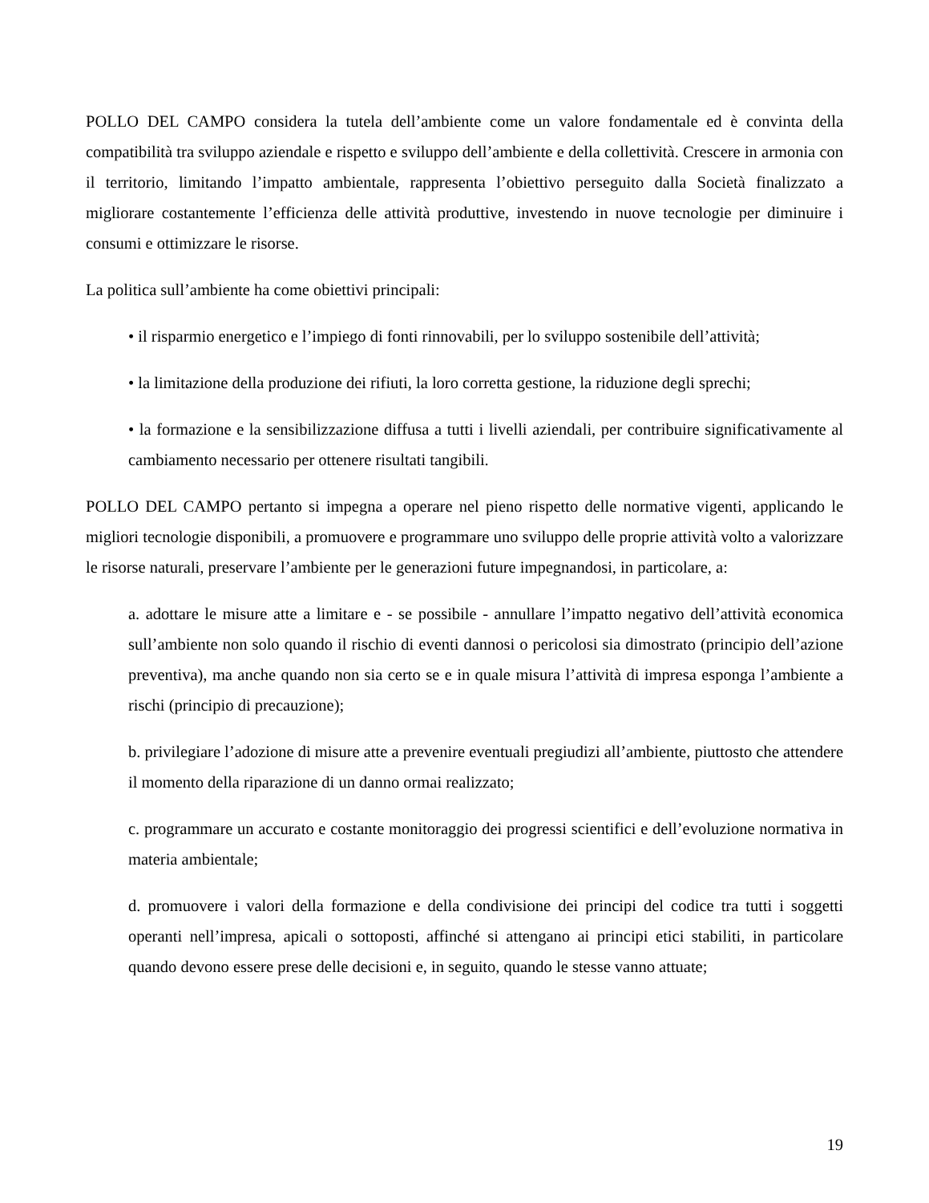POLLO DEL CAMPO considera la tutela dell’ambiente come un valore fondamentale ed è convinta della compatibilità tra sviluppo aziendale e rispetto e sviluppo dell’ambiente e della collettività. Crescere in armonia con il territorio, limitando l’impatto ambientale, rappresenta l’obiettivo perseguito dalla Società finalizzato a migliorare costantemente l’efficienza delle attività produttive, investendo in nuove tecnologie per diminuire i consumi e ottimizzare le risorse.
La politica sull’ambiente ha come obiettivi principali:
• il risparmio energetico e l’impiego di fonti rinnovabili, per lo sviluppo sostenibile dell’attività;
• la limitazione della produzione dei rifiuti, la loro corretta gestione, la riduzione degli sprechi;
• la formazione e la sensibilizzazione diffusa a tutti i livelli aziendali, per contribuire significativamente al cambiamento necessario per ottenere risultati tangibili.
POLLO DEL CAMPO pertanto si impegna a operare nel pieno rispetto delle normative vigenti, applicando le migliori tecnologie disponibili, a promuovere e programmare uno sviluppo delle proprie attività volto a valorizzare le risorse naturali, preservare l’ambiente per le generazioni future impegnandosi, in particolare, a:
a. adottare le misure atte a limitare e - se possibile - annullare l’impatto negativo dell’attività economica sull’ambiente non solo quando il rischio di eventi dannosi o pericolosi sia dimostrato (principio dell’azione preventiva), ma anche quando non sia certo se e in quale misura l’attività di impresa esponga l’ambiente a rischi (principio di precauzione);
b. privilegiare l’adozione di misure atte a prevenire eventuali pregiudizi all’ambiente, piuttosto che attendere il momento della riparazione di un danno ormai realizzato;
c. programmare un accurato e costante monitoraggio dei progressi scientifici e dell’evoluzione normativa in materia ambientale;
d. promuovere i valori della formazione e della condivisione dei principi del codice tra tutti i soggetti operanti nell’impresa, apicali o sottoposti, affinché si attengano ai principi etici stabiliti, in particolare quando devono essere prese delle decisioni e, in seguito, quando le stesse vanno attuate;
19